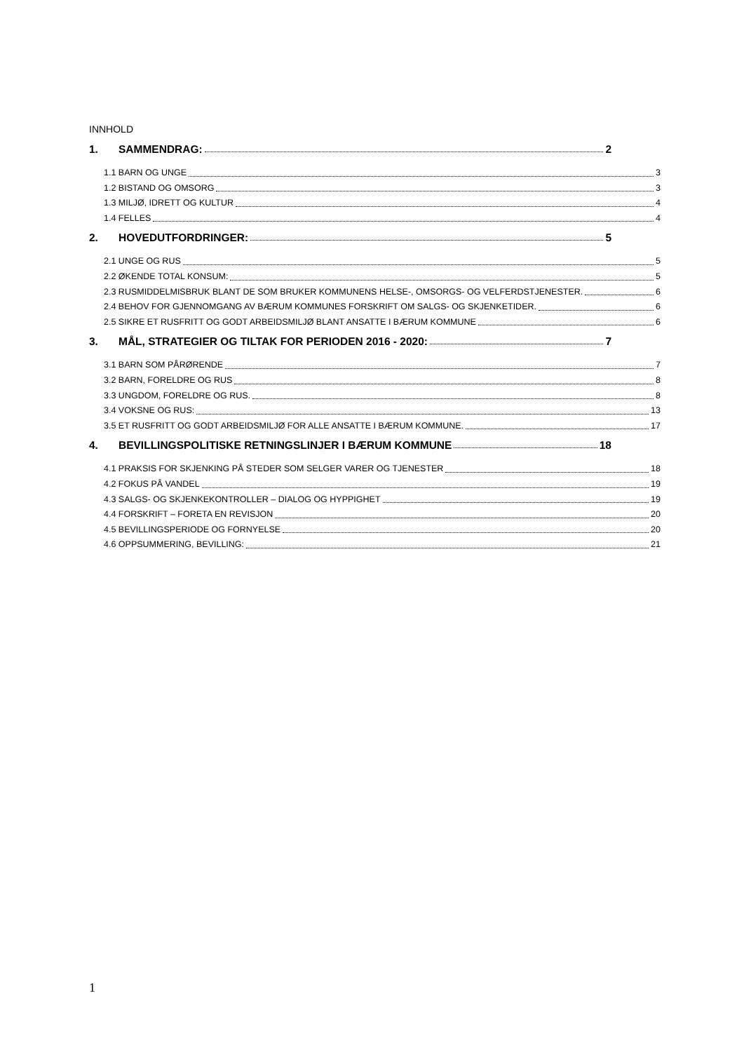INNHOLD
1. SAMMENDRAG: 2
1.1 BARN OG UNGE 3
1.2 BISTAND OG OMSORG 3
1.3 MILJØ, IDRETT OG KULTUR 4
1.4 FELLES 4
2. HOVEDUTFORDRINGER: 5
2.1 UNGE OG RUS 5
2.2 ØKENDE TOTAL KONSUM: 5
2.3 RUSMIDDELMISBRUK BLANT DE SOM BRUKER KOMMUNENS HELSE-, OMSORGS- OG VELFERDSTJENESTER. 6
2.4 BEHOV FOR GJENNOMGANG AV BÆRUM KOMMUNES FORSKRIFT OM SALGS- OG SKJENKETIDER. 6
2.5 SIKRE ET RUSFRITT OG GODT ARBEIDSMILJØ BLANT ANSATTE I BÆRUM KOMMUNE 6
3. MÅL, STRATEGIER OG TILTAK FOR PERIODEN 2016 - 2020: 7
3.1 BARN SOM PÅRØRENDE 7
3.2 BARN, FORELDRE OG RUS 8
3.3 UNGDOM, FORELDRE OG RUS. 8
3.4 VOKSNE OG RUS: 13
3.5 ET RUSFRITT OG GODT ARBEIDSMILJØ FOR ALLE ANSATTE I BÆRUM KOMMUNE. 17
4. BEVILLINGSPOLITISKE RETNINGSLINJER I BÆRUM KOMMUNE 18
4.1 PRAKSIS FOR SKJENKING PÅ STEDER SOM SELGER VARER OG TJENESTER 18
4.2 FOKUS PÅ VANDEL 19
4.3 SALGS- OG SKJENKEKONTROLLER – DIALOG OG HYPPIGHET 19
4.4 FORSKRIFT – FORETA EN REVISJON 20
4.5 BEVILLINGSPERIODE OG FORNYELSE 20
4.6 OPPSUMMERING, BEVILLING: 21
1